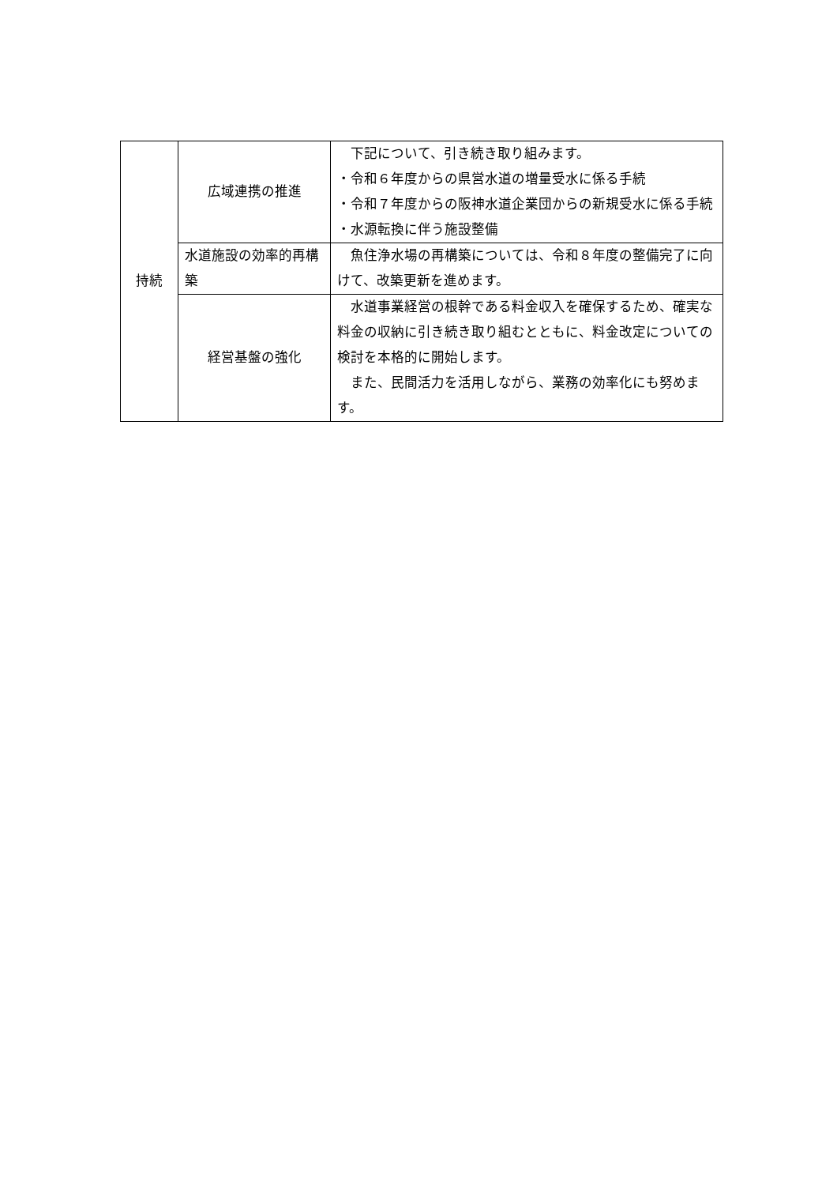| 持続 | 広域連携の推進 | 下記について、引き続き取り組みます。 ・令和６年度からの県営水道の増量受水に係る手続 ・令和７年度からの阪神水道企業団からの新規受水に係る手続 ・水源転換に伴う施設整備 |
| | 水道施設の効率的再構築 | 魚住浄水場の再構築については、令和８年度の整備完了に向けて、改築更新を進めます。 |
| | 経営基盤の強化 | 水道事業経営の根幹である料金収入を確保するため、確実な料金の収納に引き続き取り組むとともに、料金改定についての検討を本格的に開始します。 また、民間活力を活用しながら、業務の効率化にも努めます。 |